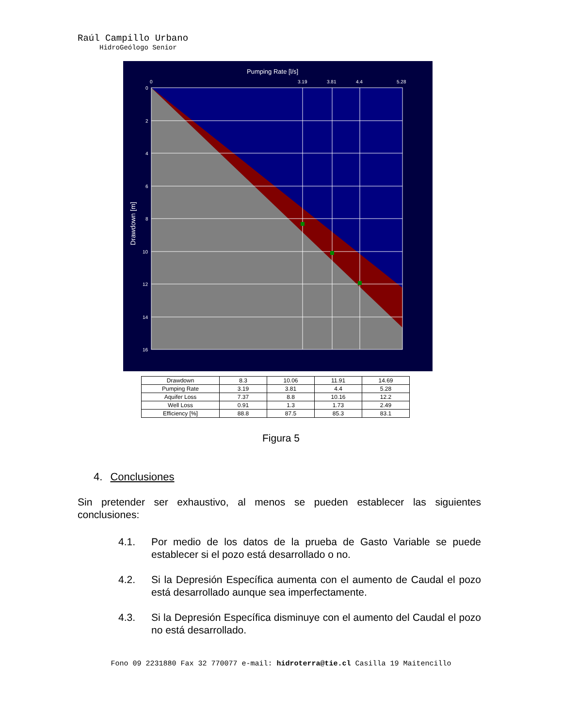Raúl Campillo Urbano
HidroGeólogo Senior
Pumping Rate [l/s]
0
3.19
3.81
4.4
5.28
0
2
4
6
8
10
12
14
16
Drawdown [m]
| Drawdown | 8.3 | 10.06 | 11.91 | 14.69 |
| Pumping Rate | 3.19 | 3.81 | 4.4 | 5.28 |
| Aquifer Loss | 7.37 | 8.8 | 10.16 | 12.2 |
| Well Loss | 0.91 | 1.3 | 1.73 | 2.49 |
| Efficiency [%] | 88.8 | 87.5 | 85.3 | 83.1 |
Figura 5
4. Conclusiones
Sin pretender ser exhaustivo, al menos se pueden establecer las siguientes conclusiones:
4.1. Por medio de los datos de la prueba de Gasto Variable se puede establecer si el pozo está desarrollado o no.
4.2. Si la Depresión Específica aumenta con el aumento de Caudal el pozo está desarrollado aunque sea imperfectamente.
4.3. Si la Depresión Específica disminuye con el aumento del Caudal el pozo no está desarrollado.
Fono 09 2231880 Fax 32 770077 e-mail: hidroterra@tie.cl Casilla 19 Maitencillo